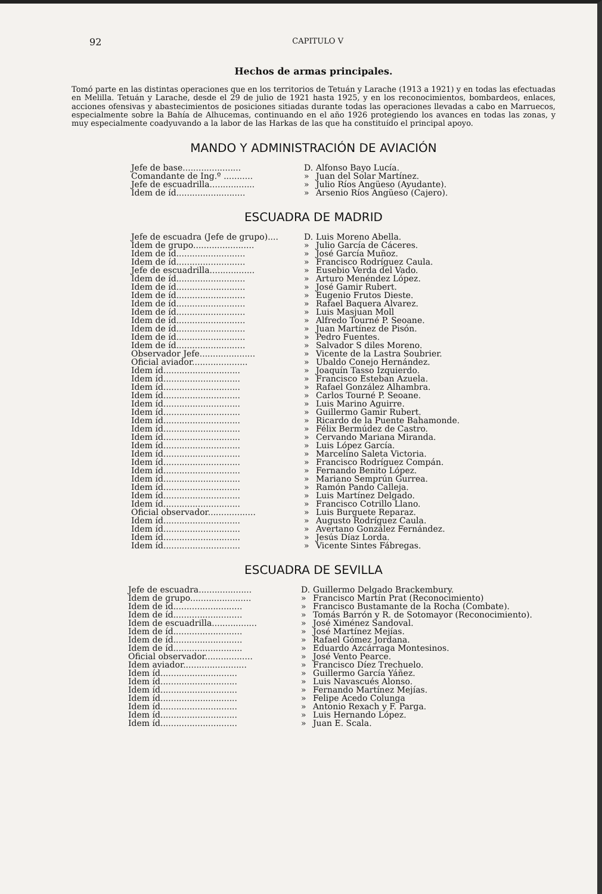92 CAPITULO V
Hechos de armas principales.
Tomó parte en las distintas operaciones que en los territorios de Tetuán y Larache (1913 a 1921) y en todas las efectuadas en Melilla. Tetuán y Larache, desde el 29 de julio de 1921 hasta 1925, y en los reconocimientos, bombardeos, enlaces, acciones ofensivas y abastecimientos de posiciones sitiadas durante todas las operaciones llevadas a cabo en Marruecos, especialmente sobre la Bahía de Alhucemas, continuando en el año 1926 protegiendo los avances en todas las zonas, y muy especialmente coadyuvando a la labor de las Harkas de las que ha constituído el principal apoyo.
MANDO Y ADMINISTRACIÓN DE AVIACIÓN
| Jefe de base...................... | D. | Alfonso Bayo Lucía. |
| Comandante de Ing.º ........... | » | Juan del Solar Martínez. |
| Jefe de escuadrilla................. | » | Julio Ríos Angüeso (Ayudante). |
| Idem de íd.......................... | » | Arsenio Ríos Angüeso (Cajero). |
ESCUADRA DE MADRID
| Jefe de escuadra (Jefe de grupo).... | D. | Luis Moreno Abella. |
| Idem de grupo....................... | » | Julio García de Cáceres. |
| Idem de íd.......................... | » | José García Muñoz. |
| Idem de íd.......................... | » | Francisco Rodríguez Caula. |
| Jefe de escuadrilla................. | » | Eusebio Verda del Vado. |
| Idem de íd.......................... | » | Arturo Menéndez López. |
| Idem de íd.......................... | » | José Gamir Rubert. |
| Idem de íd.......................... | » | Eugenio Frutos Dieste. |
| Idem de íd.......................... | » | Rafael Baquera Alvarez. |
| Idem de íd.......................... | » | Luis Masjuan Moll |
| Idem de íd.......................... | » | Alfredo Tourné P. Seoane. |
| Idem de íd.......................... | » | Juan Martínez de Pisón. |
| Idem de íd.......................... | » | Pedro Fuentes. |
| Idem de íd.......................... | » | Salvador S diles Moreno. |
| Observador Jefe..................... | » | Vicente de la Lastra Soubrier. |
| Oficial aviador..................... | » | Ubaldo Conejo Hernández. |
| Idem íd............................. | » | Joaquín Tasso Izquierdo. |
| Idem íd............................. | » | Francisco Esteban Azuela. |
| Idem íd............................. | » | Rafael González Alhambra. |
| Idem íd............................. | » | Carlos Tourné P. Seoane. |
| Idem íd............................. | » | Luis Marino Aguirre. |
| Idem íd............................. | » | Guillermo Gamir Rubert. |
| Idem íd............................. | » | Ricardo de la Puente Bahamonde. |
| Idem íd............................. | » | Félix Bermúdez de Castro. |
| Idem íd............................. | » | Cervando Mariana Miranda. |
| Idem íd............................. | » | Luis López García. |
| Idem íd............................. | » | Marcelino Saleta Victoria. |
| Idem íd............................. | » | Francisco Rodríguez Compán. |
| Idem íd............................. | » | Fernando Benito López. |
| Idem íd............................. | » | Mariano Semprún Gurrea. |
| Idem íd............................. | » | Ramón Pando Calleja. |
| Idem íd............................. | » | Luis Martínez Delgado. |
| Idem íd............................. | » | Francisco Cotrillo Llano. |
| Oficial observador.................. | » | Luis Burguete Reparaz. |
| Idem íd............................. | » | Augusto Rodríguez Caula. |
| Idem íd............................. | » | Avertano González Fernández. |
| Idem íd............................. | » | Jesús Díaz Lorda. |
| Idem íd............................. | » | Vicente Sintes Fábregas. |
ESCUADRA DE SEVILLA
| Jefe de escuadra.................... | D. | Guillermo Delgado Brackembury. |
| Idem de grupo....................... | » | Francisco Martín Prat (Reconocimiento) |
| Idem de íd.......................... | » | Francisco Bustamante de la Rocha (Combate). |
| Idem de íd.......................... | » | Tomás Barrón y R. de Sotomayor (Reconocimiento). |
| Idem de escuadrilla................. | » | José Ximénez Sandoval. |
| Idem de íd.......................... | » | José Martínez Mejías. |
| Idem de íd.......................... | » | Rafael Gómez Jordana. |
| Idem de íd.......................... | » | Eduardo Azcárraga Montesinos. |
| Oficial observador.................. | » | José Vento Pearce. |
| Idem aviador........................ | » | Francisco Díez Trechuelo. |
| Idem íd............................. | » | Guillermo García Yáñez. |
| Idem íd............................. | » | Luis Navascués Alonso. |
| Idem íd............................. | » | Fernando Martínez Mejías. |
| Idem íd............................. | » | Felipe Acedo Colunga |
| Idem íd............................. | » | Antonio Rexach y F. Parga. |
| Idem íd............................. | » | Luis Hernando López. |
| Idem íd............................. | » | Juan E. Scala. |